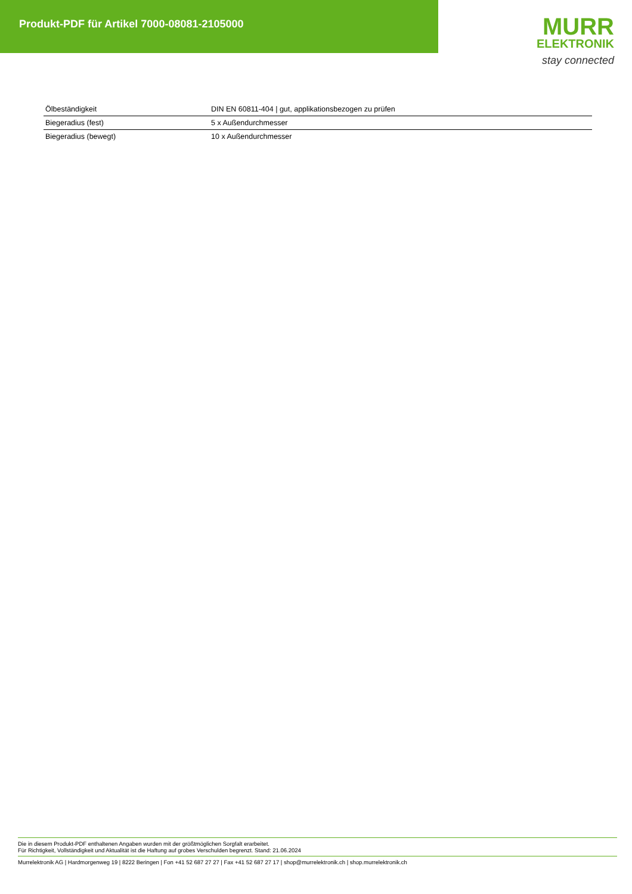Produkt-PDF für Artikel 7000-08081-2105000
MURR
ELEKTRONIK
stay connected
| Ölbeständigkeit | DIN EN 60811-404 / gut, applikationsbezogen zu prüfen |
| Biegeradius (fest) | 5 x Außendurchmesser |
| Biegeradius (bewegt) | 10 x Außendurchmesser |
Die in diesem Produkt-PDF enthaltenen Angaben wurden mit der größtmöglichen Sorgfalt erarbeitet.
Für Richtigkeit, Vollständigkeit und Aktualität ist die Haftung auf grobes Verschulden begrenzt. Stand: 21.06.2024
Murrelektronik AG | Hardmorgenweg 19 | 8222 Beringen | Fon +41 52 687 27 27 | Fax +41 52 687 27 17 | shop@murrelektronik.ch | shop.murrelektronik.ch